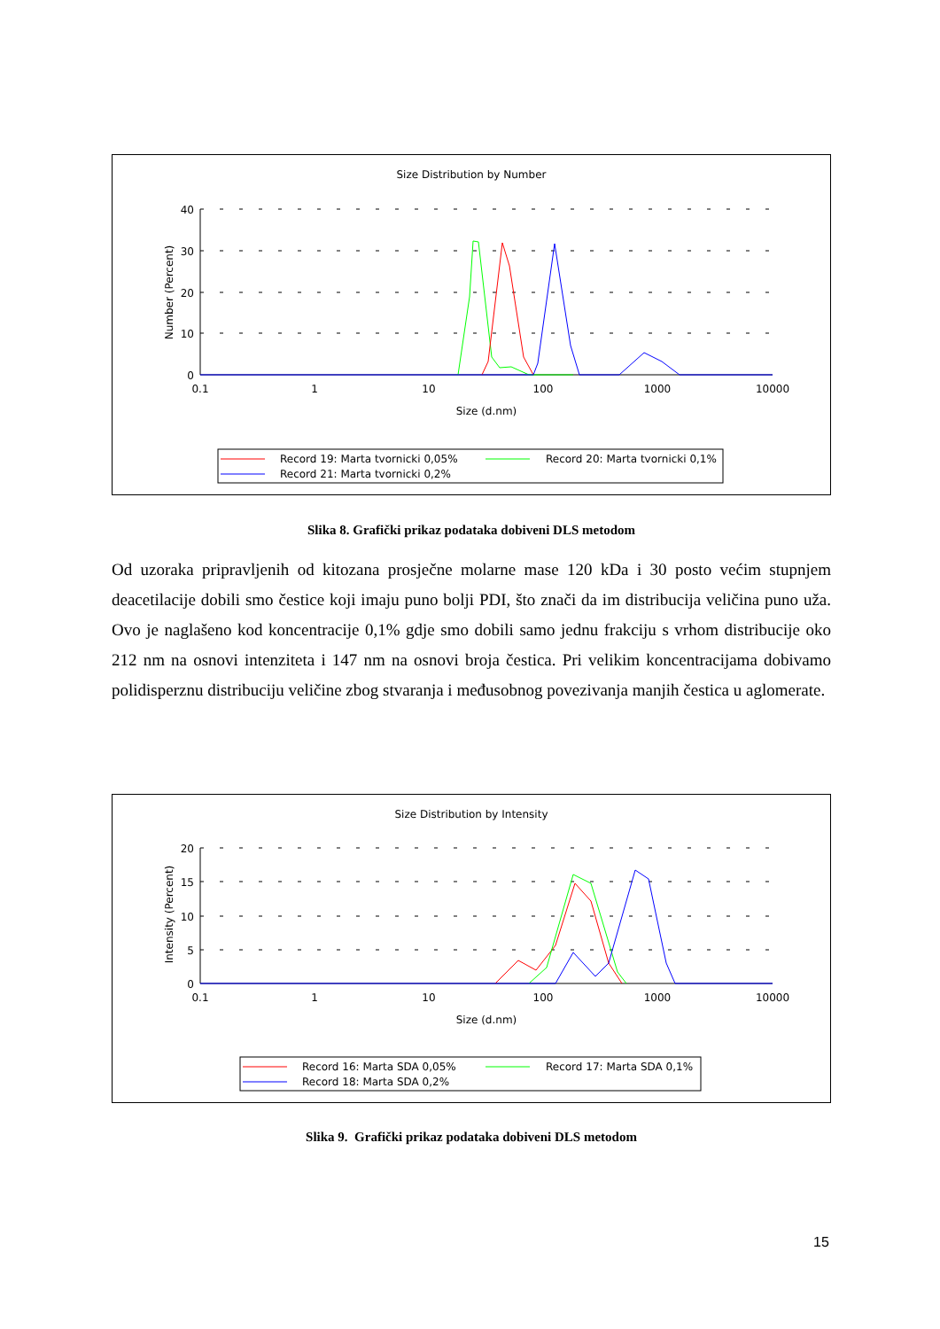Size Distribution by Number
Number (Percent)
40
30
20
10
0
0.1
1
10
100
1000
10000
Size (d.nm)
Record 19: Marta tvornicki 0,05%
Record 20: Marta tvornicki 0,1%
Record 21: Marta tvornicki 0,2%
Slika 8. Grafički prikaz podataka dobiveni DLS metodom
Od uzoraka pripravljenih od kitozana prosječne molarne mase 120 kDa i 30 posto većim stupnjem deacetilacije dobili smo čestice koji imaju puno bolji PDI, što znači da im distribucija veličina puno uža. Ovo je naglašeno kod koncentracije 0,1% gdje smo dobili samo jednu frakciju s vrhom distribucije oko 212 nm na osnovi intenziteta i 147 nm na osnovi broja čestica. Pri velikim koncentracijama dobivamo polidisperznu distribuciju veličine zbog stvaranja i međusobnog povezivanja manjih čestica u aglomerate.
Size Distribution by Intensity
Intensity (Percent)
20
15
10
5
0
0.1
1
10
100
1000
10000
Size (d.nm)
Record 16: Marta SDA 0,05%
Record 17: Marta SDA 0,1%
Record 18: Marta SDA 0,2%
Slika 9. Grafički prikaz podataka dobiveni DLS metodom
15